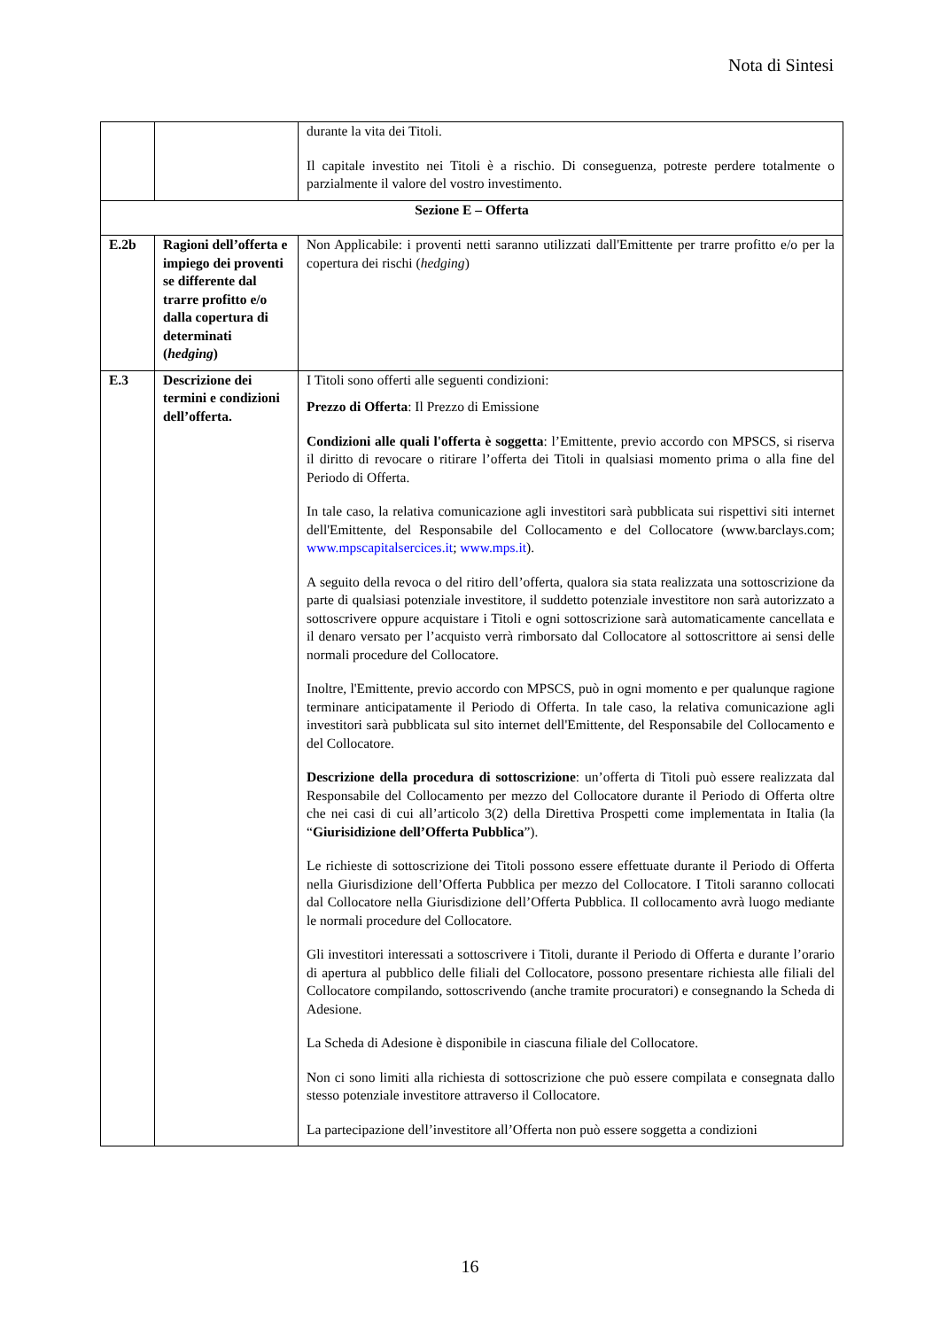Nota di Sintesi
| | | durante la vita dei Titoli. Il capitale investito nei Titoli è a rischio. Di conseguenza, potreste perdere totalmente o parzialmente il valore del vostro investimento. |
| Sezione E – Offerta | | |
| E.2b | Ragioni dell’offerta e impiego dei proventi se differente dal trarre profitto e/o dalla copertura di determinati ( hedging ) | Non Applicabile: i proventi netti saranno utilizzati dall'Emittente per trarre profitto e/o per la copertura dei rischi ( hedging ) |
| E.3 | Descrizione dei termini e condizioni dell’offerta. | I Titoli sono offerti alle seguenti condizioni: Prezzo di Offerta : Il Prezzo di Emissione Condizioni alle quali l'offerta è soggetta : l’Emittente, previo accordo con MPSCS, si riserva il diritto di revocare o ritirare l’offerta dei Titoli in qualsiasi momento prima o alla fine del Periodo di Offerta. In tale caso, la relativa comunicazione agli investitori sarà pubblicata sui rispettivi siti internet dell'Emittente, del Responsabile del Collocamento e del Collocatore (www.barclays.com; www.mpscapitalsercices.it ; www.mps.it ). A seguito della revoca o del ritiro dell’offerta, qualora sia stata realizzata una sottoscrizione da parte di qualsiasi potenziale investitore, il suddetto potenziale investitore non sarà autorizzato a sottoscrivere oppure acquistare i Titoli e ogni sottoscrizione sarà automaticamente cancellata e il denaro versato per l’acquisto verrà rimborsato dal Collocatore al sottoscrittore ai sensi delle normali procedure del Collocatore. Inoltre, l'Emittente, previo accordo con MPSCS, può in ogni momento e per qualunque ragione terminare anticipatamente il Periodo di Offerta. In tale caso, la relativa comunicazione agli investitori sarà pubblicata sul sito internet dell'Emittente, del Responsabile del Collocamento e del Collocatore. Descrizione della procedura di sottoscrizione : un’offerta di Titoli può essere realizzata dal Responsabile del Collocamento per mezzo del Collocatore durante il Periodo di Offerta oltre che nei casi di cui all’articolo 3(2) della Direttiva Prospetti come implementata in Italia (la “ Giurisidizione dell’Offerta Pubblica ”). Le richieste di sottoscrizione dei Titoli possono essere effettuate durante il Periodo di Offerta nella Giurisdizione dell’Offerta Pubblica per mezzo del Collocatore. I Titoli saranno collocati dal Collocatore nella Giurisdizione dell’Offerta Pubblica. Il collocamento avrà luogo mediante le normali procedure del Collocatore. Gli investitori interessati a sottoscrivere i Titoli, durante il Periodo di Offerta e durante l’orario di apertura al pubblico delle filiali del Collocatore, possono presentare richiesta alle filiali del Collocatore compilando, sottoscrivendo (anche tramite procuratori) e consegnando la Scheda di Adesione. La Scheda di Adesione è disponibile in ciascuna filiale del Collocatore. Non ci sono limiti alla richiesta di sottoscrizione che può essere compilata e consegnata dallo stesso potenziale investitore attraverso il Collocatore. La partecipazione dell’investitore all’Offerta non può essere soggetta a condizioni |
16